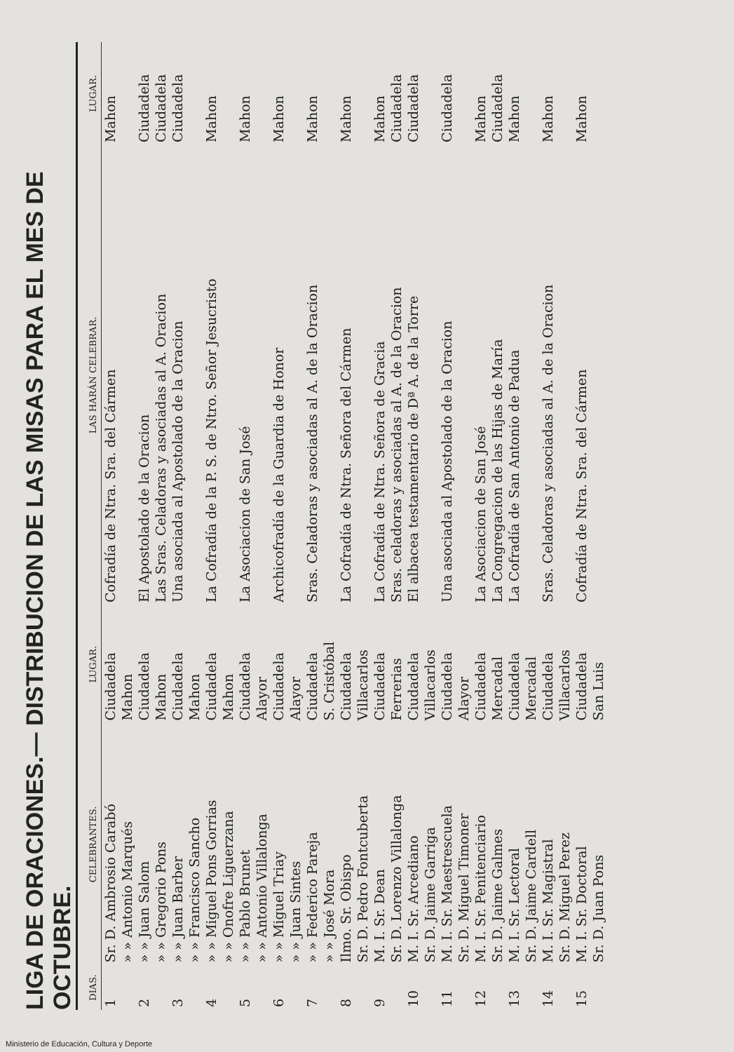LIGA DE ORACIONES.— DISTRIBUCION DE LAS MISAS PARA EL MES DE OCTUBRE.
| DIAS. | CELEBRANTES. | LUGAR. | LAS HARÁN CELEBRAR. | LUGAR. |
| --- | --- | --- | --- | --- |
| 1 | Sr. D. Ambrosio Carabó | Ciudadela | Cofradía de Ntra. Sra. del Cármen | Mahon |
| | » » Antonio Marqués | Mahon | | |
| 2 | » » Juan Salom | Ciudadela | El Apostolado de la Oracion | Ciudadela |
| | » » Gregorio Pons | Mahon | Las Sras. Celadoras y asociadas al A. Oracion | Ciudadela |
| 3 | » » Juan Barber | Ciudadela | Una asociada al Apostolado de la Oracion | Ciudadela |
| | » » Francisco Sancho | Mahon | | |
| 4 | » » Miguel Pons Gorrias | Ciudadela | La Cofradía de la P. S. de Ntro. Señor Jesucristo | Mahon |
| | » » Onofre Liguerzana | Mahon | | |
| 5 | » » Pablo Brunet | Ciudadela | La Asociacion de San José | Mahon |
| | » » Antonio Villalonga | Alayor | | |
| 6 | » » Miguel Triay | Ciudadela | Archicofradía de la Guardia de Honor | Mahon |
| | » » Juan Sintes | Alayor | | |
| 7 | » » Federico Pareja | Ciudadela | Sras. Celadoras y asociadas al A. de la Oracion | Mahon |
| | » » José Mora | S. Cristóbal | | |
| 8 | Ilmo. Sr. Obispo | Ciudadela | La Cofradía de Ntra. Señora del Cármen | Mahon |
| | Sr. D. Pedro Fontcuberta | Villacarlos | | |
| 9 | M. I. Sr. Dean | Ciudadela | La Cofradía de Ntra. Señora de Gracia | Mahon |
| | Sr. D. Lorenzo Villalonga | Ferrerias | Sras. celadoras y asociadas al A. de la Oracion | Ciudadela |
| 10 | M. I. Sr. Arcediano | Ciudadela | El albacea testamentario de Dª A. de la Torre | Ciudadela |
| | Sr. D. Jaime Garriga | Villacarlos | | |
| 11 | M. I. Sr. Maestrescuela | Ciudadela | Una asociada al Apostolado de la Oracion | Ciudadela |
| | Sr. D. Miguel Timoner | Alayor | | |
| 12 | M. I. Sr. Penitenciario | Ciudadela | La Asociacion de San José | Mahon |
| | Sr. D. Jaime Galmes | Mercadal | La Congregacion de las Hijas de María | Ciudadela |
| 13 | M. I. Sr. Lectoral | Ciudadela | La Cofradía de San Antonio de Padua | Mahon |
| | Sr. D. Jaime Cardell | Mercadal | | |
| 14 | M. I. Sr. Magistral | Ciudadela | Sras. Celadoras y asociadas al A. de la Oracion | Mahon |
| | Sr. D. Miguel Perez | Villacarlos | | |
| 15 | M. I. Sr. Doctoral | Ciudadela | Cofradía de Ntra. Sra. del Cármen | Mahon |
| | Sr. D. Juan Pons | San Luis | | |
Ministerio de Educación, Cultura y Deporte